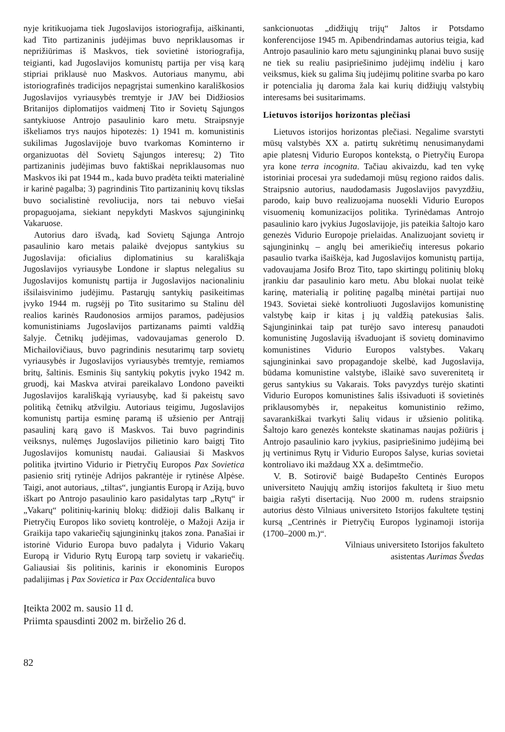nyje kritikuojama tiek Jugoslavijos istoriografija, aiškinanti, kad Tito partizaninis judėjimas buvo nepriklausomas ir neprižiūrimas iš Maskvos, tiek sovietinė istoriografija, teigianti, kad Jugoslavijos komunistų partija per visą karą stipriai priklausė nuo Maskvos. Autoriaus manymu, abi istoriografinės tradicijos nepagrįstai sumenkino karališkosios Jugoslavijos vyriausybės tremtyje ir JAV bei Didžiosios Britanijos diplomatijos vaidmenį Tito ir Sovietų Sąjungos santykiuose Antrojo pasaulinio karo metu. Straipsnyje iškeliamos trys naujos hipotezės: 1) 1941 m. komunistinis sukilimas Jugoslavijoje buvo tvarkomas Kominterno ir organizuotas dėl Sovietų Sąjungos interesų; 2) Tito partizaninis judėjimas buvo faktiškai nepriklausomas nuo Maskvos iki pat 1944 m., kada buvo pradėta teikti materialinė ir karinė pagalba; 3) pagrindinis Tito partizaninių kovų tikslas buvo socialistinė revoliucija, nors tai nebuvo viešai propaguojama, siekiant nepykdyti Maskvos sąjungininkų Vakaruose.
Autorius daro išvadą, kad Sovietų Sąjunga Antrojo pasaulinio karo metais palaikė dvejopus santykius su Jugoslavija: oficialius diplomatinius su karališkąja Jugoslavijos vyriausybe Londone ir slaptus nelegalius su Jugoslavijos komunistų partija ir Jugoslavijos nacionaliniu išsilaisvinimo judėjimu. Pastarųjų santykių pasikeitimas įvyko 1944 m. rugsėjį po Tito susitarimo su Stalinu dėl realios karinės Raudonosios armijos paramos, padėjusios komunistiniams Jugoslavijos partizanams paimti valdžią šalyje. Četnikų judėjimas, vadovaujamas generolo D. Michailovičiaus, buvo pagrindinis nesutarimų tarp sovietų vyriausybės ir Jugoslavijos vyriausybės tremtyje, remiamos britų, šaltinis. Esminis šių santykių pokytis įvyko 1942 m. gruodį, kai Maskva atvirai pareikalavo Londono paveikti Jugoslavijos karališkąją vyriausybę, kad ši pakeistų savo politiką četnikų atžvilgiu. Autoriaus teigimu, Jugoslavijos komunistų partija esminę paramą iš užsienio per Antrąjį pasaulinį karą gavo iš Maskvos. Tai buvo pagrindinis veiksnys, nulėmęs Jugoslavijos pilietinio karo baigtį Tito Jugoslavijos komunistų naudai. Galiausiai ši Maskvos politika įtvirtino Vidurio ir Pietryčių Europos Pax Sovietica pasienio sritį rytinėje Adrijos pakrantėje ir rytinėse Alpėse. Taigi, anot autoriaus, „tiltas“, jungiantis Europą ir Aziją, buvo iškart po Antrojo pasaulinio karo pasidalytas tarp „Rytų“ ir „Vakarų“ politinių-karinių blokų: didžioji dalis Balkanų ir Pietryčių Europos liko sovietų kontrolėje, o Mažoji Azija ir Graikija tapo vakariečių sąjungininkų įtakos zona. Panašiai ir istorinė Vidurio Europa buvo padalyta į Vidurio Vakarų Europą ir Vidurio Rytų Europą tarp sovietų ir vakariečių. Galiausiai šis politinis, karinis ir ekonominis Europos padalijimas į Pax Sovietica ir Pax Occidentalica buvo
sankcionuotas „didžiųjų trijų“ Jaltos ir Potsdamo konferencijose 1945 m. Apibendrindamas autorius teigia, kad Antrojo pasaulinio karo metu sąjungininkų planai buvo susiję ne tiek su realiu pasipriešinimo judėjimų indėliu į karo veiksmus, kiek su galima šių judėjimų politine svarba po karo ir potencialia jų daroma žala kai kurių didžiųjų valstybių interesams bei susitarimams.
Lietuvos istorijos horizontas plečiasi
Lietuvos istorijos horizontas plečiasi. Negalime svarstyti mūsų valstybės XX a. patirtų sukrėtimų nenusimanydami apie platesnį Vidurio Europos kontekstą, o Pietryčių Europa yra kone terra incognita. Tačiau akivaizdu, kad ten vykę istoriniai procesai yra sudedamoji mūsų regiono raidos dalis. Straipsnio autorius, naudodamasis Jugoslavijos pavyzdžiu, parodo, kaip buvo realizuojama nuoseklі Vidurio Europos visuomenių komunizacijos politika. Tyrinėdamas Antrojo pasaulinio karo įvykius Jugoslavijoje, jis pateikia šaltojo karo genezės Vidurio Europoje prielaidas. Analizuojant sovietų ir sąjungininkų – anglų bei amerikiečių interesus pokario pasaulio tvarka išaiškėja, kad Jugoslavijos komunistų partija, vadovaujama Josifo Broz Tito, tapo skirtingų politinių blokų įrankiu dar pasaulinio karo metu. Abu blokai nuolat teikė karinę, materialią ir politinę pagalbą minėtai partijai nuo 1943. Sovietai siekė kontroliuoti Jugoslavijos komunistinę valstybę kaip ir kitas į jų valdžią patekusias šalis. Sąjungininkai taip pat turėjo savo interesų panaudoti komunistinę Jugoslaviją išvaduojant iš sovietų dominavimo komunistines Vidurio Europos valstybes. Vakarų sąjungininkai savo propagandoje skelbė, kad Jugoslavija, būdama komunistine valstybe, išlaikė savo suverenitetą ir gerus santykius su Vakarais. Toks pavyzdys turėjo skatinti Vidurio Europos komunistines šalis išsivaduoti iš sovietinės priklausomybės ir, nepakeitus komunistinio režimo, savarankiškai tvarkyti šalių vidaus ir užsienio politiką. Šaltojo karo genezės kontekste skatinamas naujas požiūris į Antrojo pasaulinio karo įvykius, pasipriešinimo judėjimą bei jų vertinimus Rytų ir Vidurio Europos šalyse, kurias sovietai kontroliavo iki maždaug XX a. dešimtmečio.
V. B. Sotirovič baigė Budapešto Centinės Europos universiteto Naujųjų amžių istorijos fakultetą ir šiuo metu baigia rašyti disertaciją. Nuo 2000 m. rudens straipsnio autorius dėsto Vilniaus universiteto Istorijos fakultete tęstinį kursą „Centrinės ir Pietryčių Europos lyginamoji istorija (1700–2000 m.)“.
Vilniaus universiteto Istorijos fakulteto
asistentas Aurimas Švedas
Įteikta 2002 m. sausio 11 d.
Priimta spausdinti 2002 m. birželio 26 d.
82